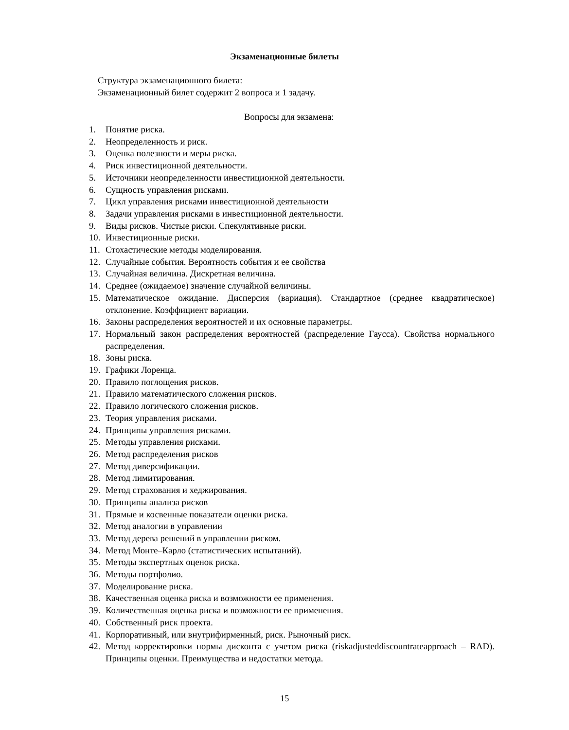Экзаменационные билеты
Структура экзаменационного билета:
Экзаменационный билет содержит 2 вопроса и 1 задачу.
Вопросы для экзамена:
1. Понятие риска.
2. Неопределенность и риск.
3. Оценка полезности и меры риска.
4. Риск инвестиционной деятельности.
5. Источники неопределенности инвестиционной деятельности.
6. Сущность управления рисками.
7. Цикл управления рисками инвестиционной деятельности
8. Задачи управления рисками в инвестиционной деятельности.
9. Виды рисков. Чистые риски. Спекулятивные риски.
10. Инвестиционные риски.
11. Стохастические методы моделирования.
12. Случайные события. Вероятность события и ее свойства
13. Случайная величина. Дискретная величина.
14. Среднее (ожидаемое) значение случайной величины.
15. Математическое ожидание. Дисперсия (вариация). Стандартное (среднее квадратическое) отклонение. Коэффициент вариации.
16. Законы распределения вероятностей и их основные параметры.
17. Нормальный закон распределения вероятностей (распределение Гаусса). Свойства нормального распределения.
18. Зоны риска.
19. Графики Лоренца.
20. Правило поглощения рисков.
21. Правило математического сложения рисков.
22. Правило логического сложения рисков.
23. Теория управления рисками.
24. Принципы управления рисками.
25. Методы управления рисками.
26. Метод распределения рисков
27. Метод диверсификации.
28. Метод лимитирования.
29. Метод страхования и хеджирования.
30. Принципы анализа рисков
31. Прямые и косвенные показатели оценки риска.
32. Метод аналогии в управлении
33. Метод дерева решений в управлении риском.
34. Метод Монте–Карло (статистических испытаний).
35. Методы экспертных оценок риска.
36. Методы портфолио.
37. Моделирование риска.
38. Качественная оценка риска и возможности ее применения.
39. Количественная оценка риска и возможности ее применения.
40. Собственный риск проекта.
41. Корпоративный, или внутрифирменный, риск. Рыночный риск.
42. Метод корректировки нормы дисконта с учетом риска (riskadjusteddiscountrateapproach – RAD). Принципы оценки. Преимущества и недостатки метода.
15